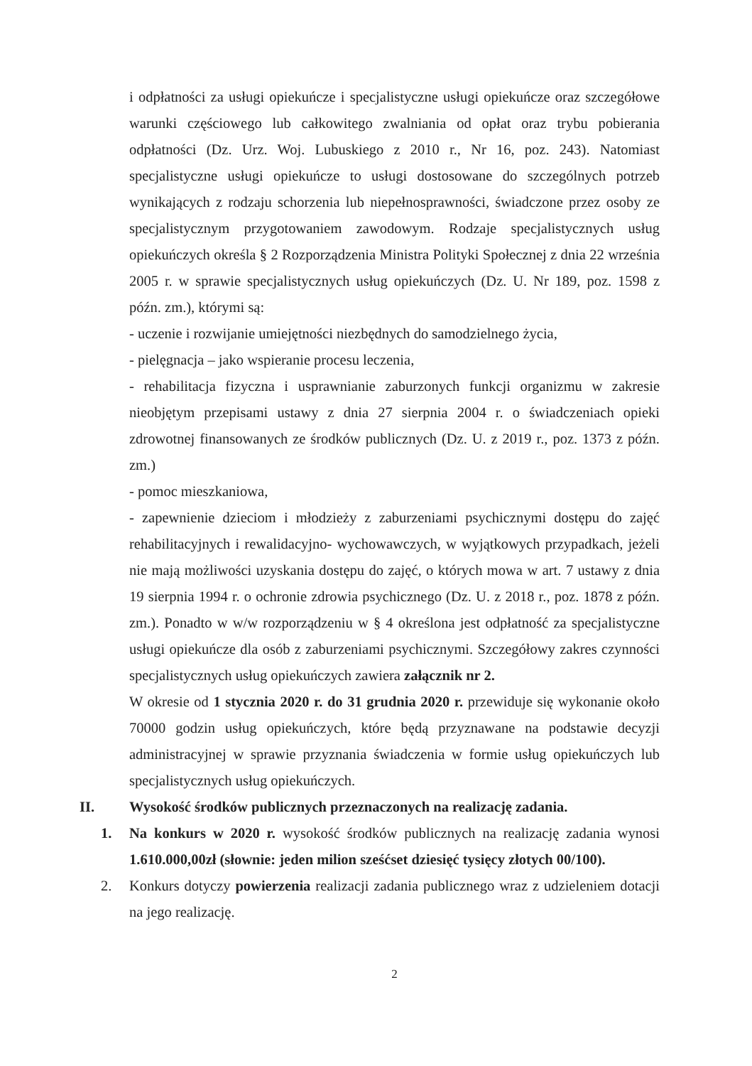i odpłatności za usługi opiekuńcze i specjalistyczne usługi opiekuńcze oraz szczegółowe warunki częściowego lub całkowitego zwalniania od opłat oraz trybu pobierania odpłatności (Dz. Urz. Woj. Lubuskiego z 2010 r., Nr 16, poz. 243). Natomiast specjalistyczne usługi opiekuńcze to usługi dostosowane do szczególnych potrzeb wynikających z rodzaju schorzenia lub niepełnosprawności, świadczone przez osoby ze specjalistycznym przygotowaniem zawodowym. Rodzaje specjalistycznych usług opiekuńczych określa § 2 Rozporządzenia Ministra Polityki Społecznej z dnia 22 września 2005 r. w sprawie specjalistycznych usług opiekuńczych (Dz. U. Nr 189, poz. 1598 z późn. zm.), którymi są:
- uczenie i rozwijanie umiejętności niezbędnych do samodzielnego życia,
- pielęgnacja – jako wspieranie procesu leczenia,
- rehabilitacja fizyczna i usprawnianie zaburzonych funkcji organizmu w zakresie nieobjętym przepisami ustawy z dnia 27 sierpnia 2004 r. o świadczeniach opieki zdrowotnej finansowanych ze środków publicznych (Dz. U. z 2019 r., poz. 1373 z późn. zm.)
- pomoc mieszkaniowa,
- zapewnienie dzieciom i młodzieży z zaburzeniami psychicznymi dostępu do zajęć rehabilitacyjnych i rewalidacyjno- wychowawczych, w wyjątkowych przypadkach, jeżeli nie mają możliwości uzyskania dostępu do zajęć, o których mowa w art. 7 ustawy z dnia 19 sierpnia 1994 r. o ochronie zdrowia psychicznego (Dz. U. z 2018 r., poz. 1878 z późn. zm.). Ponadto w w/w rozporządzeniu w § 4 określona jest odpłatność za specjalistyczne usługi opiekuńcze dla osób z zaburzeniami psychicznymi. Szczegółowy zakres czynności specjalistycznych usług opiekuńczych zawiera załącznik nr 2.
W okresie od 1 stycznia 2020 r. do 31 grudnia 2020 r. przewiduje się wykonanie około 70000 godzin usług opiekuńczych, które będą przyznawane na podstawie decyzji administracyjnej w sprawie przyznania świadczenia w formie usług opiekuńczych lub specjalistycznych usług opiekuńczych.
II. Wysokość środków publicznych przeznaczonych na realizację zadania.
1. Na konkurs w 2020 r. wysokość środków publicznych na realizację zadania wynosi 1.610.000,00zł (słownie: jeden milion sześćset dziesięć tysięcy złotych 00/100).
2. Konkurs dotyczy powierzenia realizacji zadania publicznego wraz z udzieleniem dotacji na jego realizację.
2